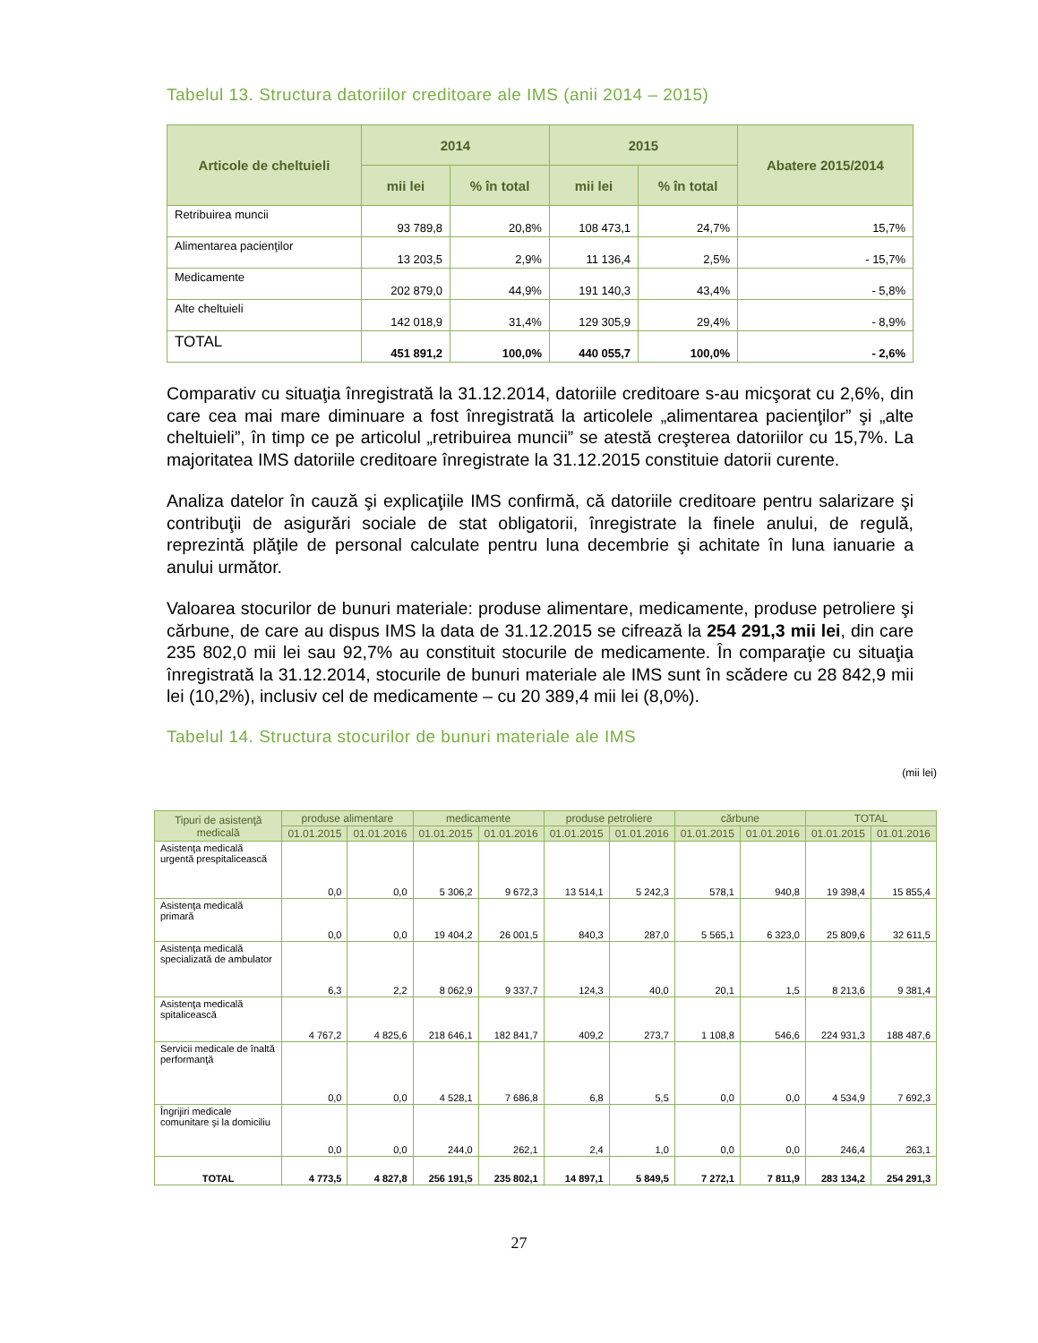Tabelul 13. Structura datoriilor creditoare ale IMS (anii 2014 – 2015)
| Articole de cheltuieli | 2014 | | 2015 | | Abatere 2015/2014 |
| --- | --- | --- | --- | --- | --- |
| | mii lei | % în total | mii lei | % în total | |
| Retribuirea muncii | 93 789,8 | 20,8% | 108 473,1 | 24,7% | 15,7% |
| Alimentarea pacienţilor | 13 203,5 | 2,9% | 11 136,4 | 2,5% | - 15,7% |
| Medicamente | 202 879,0 | 44,9% | 191 140,3 | 43,4% | - 5,8% |
| Alte cheltuieli | 142 018,9 | 31,4% | 129 305,9 | 29,4% | - 8,9% |
| TOTAL | 451 891,2 | 100,0% | 440 055,7 | 100,0% | - 2,6% |
Comparativ cu situaţia înregistrată la 31.12.2014, datoriile creditoare s-au micşorat cu 2,6%, din care cea mai mare diminuare a fost înregistrată la articolele „alimentarea pacienţilor” şi „alte cheltuieli”, în timp ce pe articolul „retribuirea muncii” se atestă creşterea datoriilor cu 15,7%. La majoritatea IMS datoriile creditoare înregistrate la 31.12.2015 constituie datorii curente.
Analiza datelor în cauză şi explicaţiile IMS confirmă, că datoriile creditoare pentru salarizare şi contribuţii de asigurări sociale de stat obligatorii, înregistrate la finele anului, de regulă, reprezintă plăţile de personal calculate pentru luna decembrie şi achitate în luna ianuarie a anului următor.
Valoarea stocurilor de bunuri materiale: produse alimentare, medicamente, produse petroliere şi cărbune, de care au dispus IMS la data de 31.12.2015 se cifrează la 254 291,3 mii lei, din care 235 802,0 mii lei sau 92,7% au constituit stocurile de medicamente. În comparaţie cu situaţia înregistrată la 31.12.2014, stocurile de bunuri materiale ale IMS sunt în scădere cu 28 842,9 mii lei (10,2%), inclusiv cel de medicamente – cu 20 389,4 mii lei (8,0%).
Tabelul 14. Structura stocurilor de bunuri materiale ale IMS
(mii lei)
| Tipuri de asistenţă medicală | produse alimentare | | medicamente | | produse petroliere | | cărbune | | TOTAL | |
| --- | --- | --- | --- | --- | --- | --- | --- | --- | --- | --- |
| | 01.01.2015 | 01.01.2016 | 01.01.2015 | 01.01.2016 | 01.01.2015 | 01.01.2016 | 01.01.2015 | 01.01.2016 | 01.01.2015 | 01.01.2016 |
| Asistenţa medicală urgentă prespitalicească | 0,0 | 0,0 | 5 306,2 | 9 672,3 | 13 514,1 | 5 242,3 | 578,1 | 940,8 | 19 398,4 | 15 855,4 |
| Asistenţa medicală primară | 0,0 | 0,0 | 19 404,2 | 26 001,5 | 840,3 | 287,0 | 5 565,1 | 6 323,0 | 25 809,6 | 32 611,5 |
| Asistenţa medicală specializată de ambulator | 6,3 | 2,2 | 8 062,9 | 9 337,7 | 124,3 | 40,0 | 20,1 | 1,5 | 8 213,6 | 9 381,4 |
| Asistenţa medicală spitalicească | 4 767,2 | 4 825,6 | 218 646,1 | 182 841,7 | 409,2 | 273,7 | 1 108,8 | 546,6 | 224 931,3 | 188 487,6 |
| Servicii medicale de înaltă performanţă | 0,0 | 0,0 | 4 528,1 | 7 686,8 | 6,8 | 5,5 | 0,0 | 0,0 | 4 534,9 | 7 692,3 |
| Îngrijiri medicale comunitare şi la domiciliu | 0,0 | 0,0 | 244,0 | 262,1 | 2,4 | 1,0 | 0,0 | 0,0 | 246,4 | 263,1 |
| TOTAL | 4 773,5 | 4 827,8 | 256 191,5 | 235 802,1 | 14 897,1 | 5 849,5 | 7 272,1 | 7 811,9 | 283 134,2 | 254 291,3 |
27